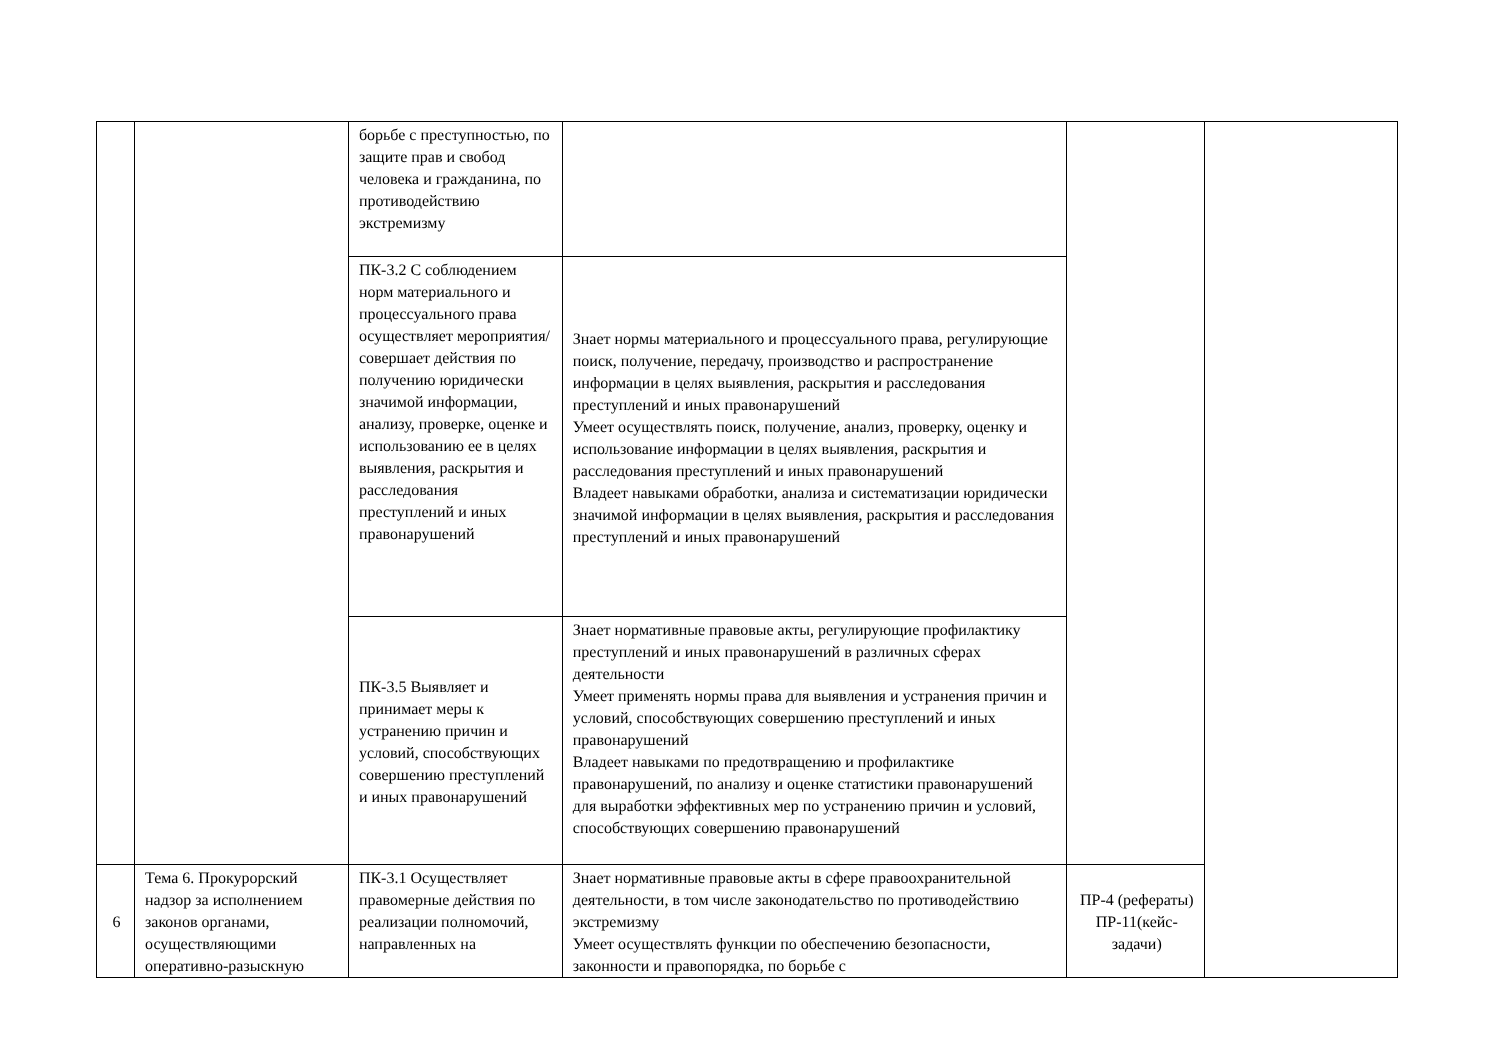| | | борьбе с преступностью, по защите прав и свобод человека и гражданина, по противодействию экстремизму | | | |
| | | ПК-3.2 С соблюдением норм материального и процессуального права осуществляет мероприятия/совершает действия по получению юридически значимой информации, анализу, проверке, оценке и использованию ее в целях выявления, раскрытия и расследования преступлений и иных правонарушений | Знает нормы материального и процессуального права, регулирующие поиск, получение, передачу, производство и распространение информации в целях выявления, раскрытия и расследования преступлений и иных правонарушений Умеет осуществлять поиск, получение, анализ, проверку, оценку и использование информации в целях выявления, раскрытия и расследования преступлений и иных правонарушений Владеет навыками обработки, анализа и систематизации юридически значимой информации в целях выявления, раскрытия и расследования преступлений и иных правонарушений | | |
| | | ПК-3.5 Выявляет и принимает меры к устранению причин и условий, способствующих совершению преступлений и иных правонарушений | Знает нормативные правовые акты, регулирующие профилактику преступлений и иных правонарушений в различных сферах деятельности Умеет применять нормы права для выявления и устранения причин и условий, способствующих совершению преступлений и иных правонарушений Владеет навыками по предотвращению и профилактике правонарушений, по анализу и оценке статистики правонарушений для выработки эффективных мер по устранению причин и условий, способствующих совершению правонарушений | | |
| 6 | Тема 6. Прокурорский надзор за исполнением законов органами, осуществляющими оперативно-разыскную | ПК-3.1 Осуществляет правомерные действия по реализации полномочий, направленных на | Знает нормативные правовые акты в сфере правоохранительной деятельности, в том числе законодательство по противодействию экстремизму Умеет осуществлять функции по обеспечению безопасности, законности и правопорядка, по борьбе с | ПР-4 (рефераты) ПР-11(кейс-задачи) | |